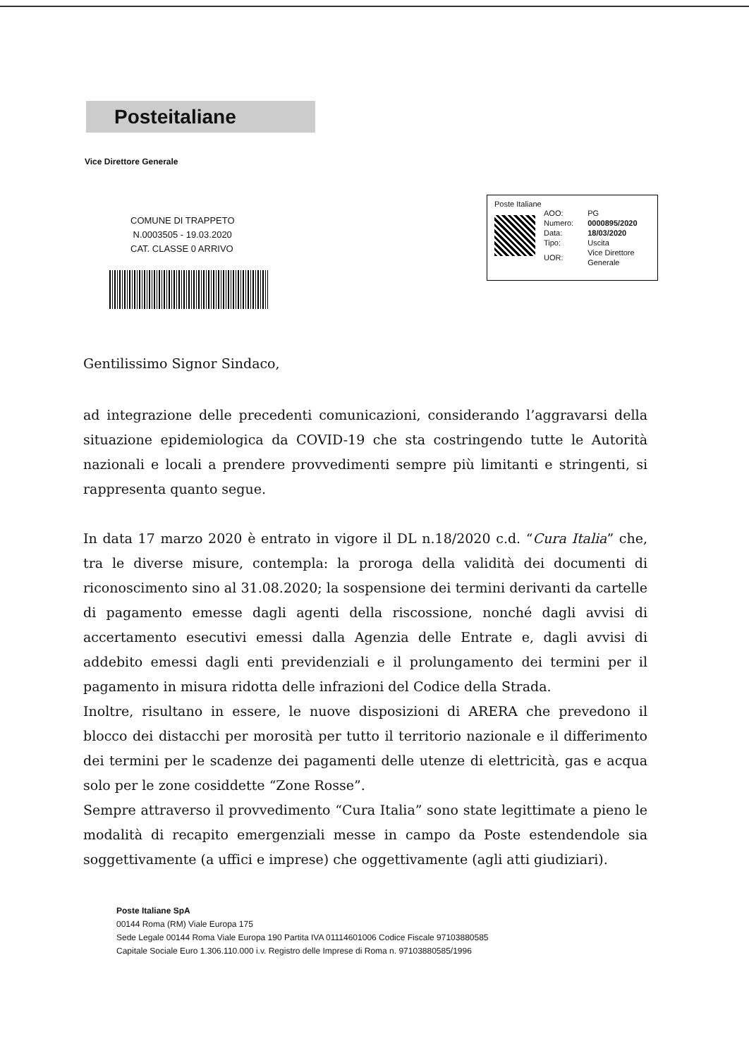Posteitaliane
Vice Direttore Generale
COMUNE DI TRAPPETO
N.0003505 - 19.03.2020
CAT. CLASSE 0 ARRIVO
Poste Italiane
| AOO: | PG |
| Numero: | 0000895/2020 |
| Data: | 18/03/2020 |
| Tipo: | Uscita |
| UOR: | Vice Direttore Generale |
Gentilissimo Signor Sindaco,
ad integrazione delle precedenti comunicazioni, considerando l’aggravarsi della situazione epidemiologica da COVID-19 che sta costringendo tutte le Autorità nazionali e locali a prendere provvedimenti sempre più limitanti e stringenti, si rappresenta quanto segue.
In data 17 marzo 2020 è entrato in vigore il DL n.18/2020 c.d. “Cura Italia” che, tra le diverse misure, contempla: la proroga della validità dei documenti di riconoscimento sino al 31.08.2020; la sospensione dei termini derivanti da cartelle di pagamento emesse dagli agenti della riscossione, nonché dagli avvisi di accertamento esecutivi emessi dalla Agenzia delle Entrate e, dagli avvisi di addebito emessi dagli enti previdenziali e il prolungamento dei termini per il pagamento in misura ridotta delle infrazioni del Codice della Strada.
Inoltre, risultano in essere, le nuove disposizioni di ARERA che prevedono il blocco dei distacchi per morosità per tutto il territorio nazionale e il differimento dei termini per le scadenze dei pagamenti delle utenze di elettricità, gas e acqua solo per le zone cosiddette “Zone Rosse”.
Sempre attraverso il provvedimento “Cura Italia” sono state legittimate a pieno le modalità di recapito emergenziali messe in campo da Poste estendendole sia soggettivamente (a uffici e imprese) che oggettivamente (agli atti giudiziari).
Poste Italiane SpA
00144 Roma (RM) Viale Europa 175
Sede Legale 00144 Roma Viale Europa 190 Partita IVA 01114601006 Codice Fiscale 97103880585
Capitale Sociale Euro 1.306.110.000 i.v. Registro delle Imprese di Roma n. 97103880585/1996